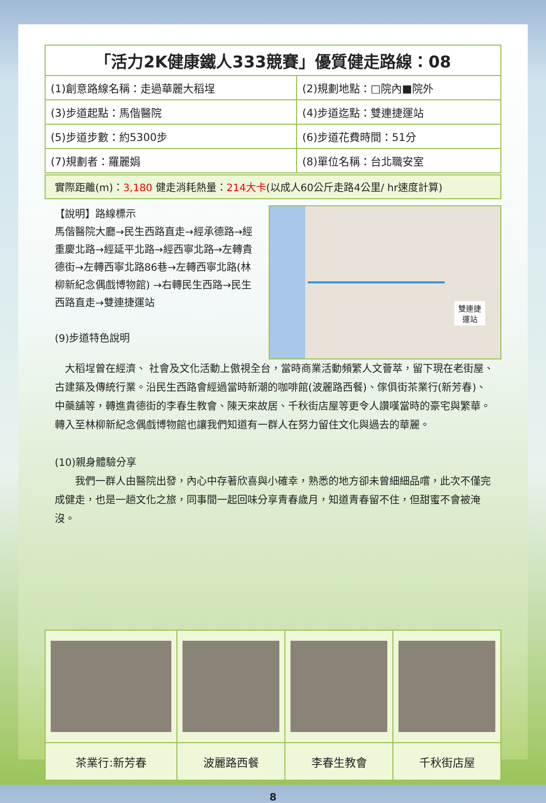| 「活力2K健康鐵人333競賽」優質健走路線：08 | |
| (1)創意路線名稱：走過華麗大稻埕 | (2)規劃地點：□院內■院外 |
| (3)步道起點：馬偕醫院 | (4)步道迄點：雙連捷運站 |
| (5)步道步數：約5300步 | (6)步道花費時間：51分 |
| (7)規劃者：羅麗娟 | (8)單位名稱：台北職安室 |
實際距離(m)：3,180 健走消耗熱量：214大卡(以成人60公斤走路4公里/ hr速度計算)
【說明】路線標示
馬偕醫院大廳→民生西路直走→經承德路→經重慶北路→經延平北路→經西寧北路→左轉貴德街→左轉西寧北路86巷→左轉西寧北路(林柳新紀念偶戲博物館) →右轉民生西路→民生西路直走→雙連捷運站
(9)步道特色說明
雙連捷
運站
 大稻埕曾在經濟、 社會及文化活動上傲視全台，當時商業活動頻繁人文薈萃，留下現在老街屋、古建築及傳統行業。沿民生西路會經過當時新潮的咖啡館(波麗路西餐)、傢俱街茶業行(新芳春)、中藥舖等，轉進貴德街的李春生教會、陳天來故居、千秋街店屋等更令人讚嘆當時的豪宅與繁華。轉入至林柳新紀念偶戲博物館也讓我們知道有一群人在努力留住文化與過去的華麗。
(10)親身體驗分享
  我們一群人由醫院出發，內心中存著欣喜與小確幸，熟悉的地方卻未曾細細品嚐，此次不僅完成健走，也是一趟文化之旅，同事間一起回味分享青春歲月，知道青春留不住，但甜蜜不會被淹沒。
| 茶業行:新芳春 | 波麗路西餐 | 李春生教會 | 千秋街店屋 |
8